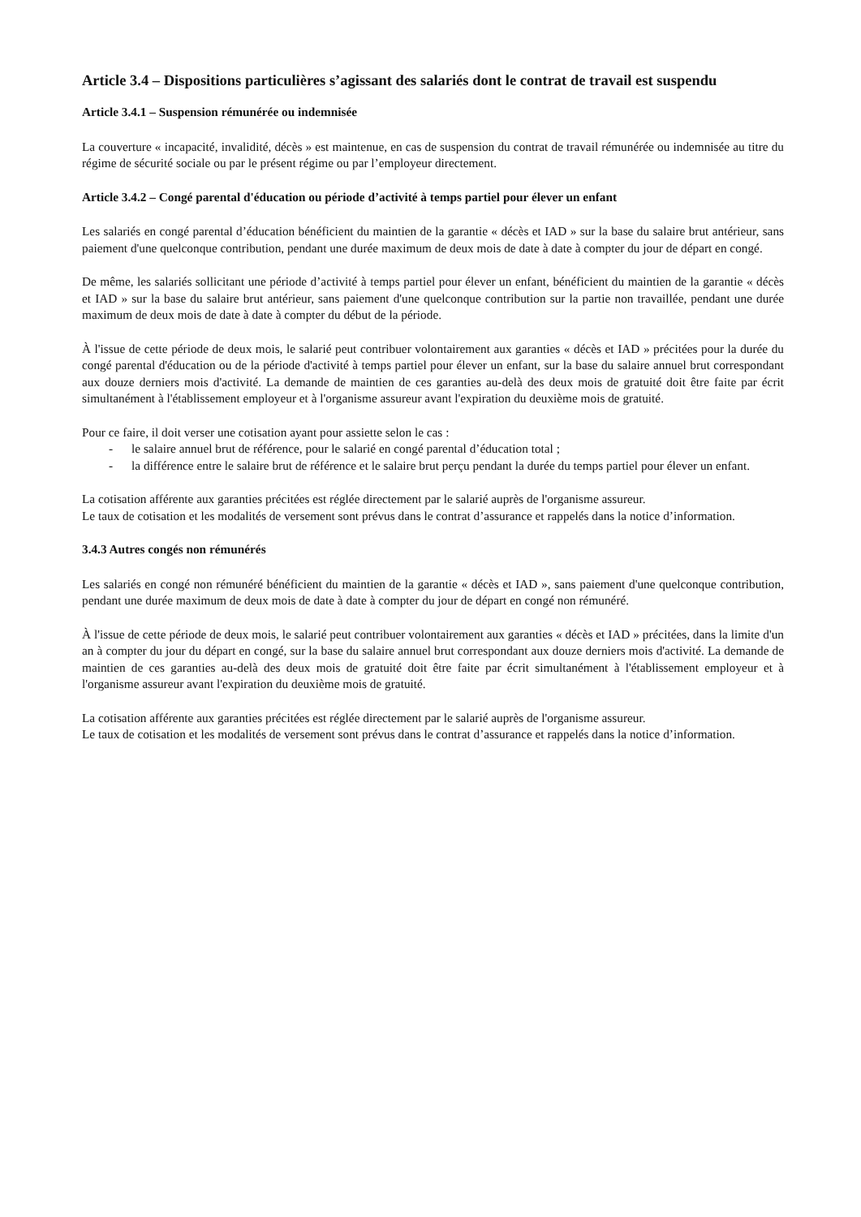Article 3.4 – Dispositions particulières s’agissant des salariés dont le contrat de travail est suspendu
Article 3.4.1 – Suspension rémunérée ou indemnisée
La couverture « incapacité, invalidité, décès » est maintenue, en cas de suspension du contrat de travail rémunérée ou indemnisée au titre du régime de sécurité sociale ou par le présent régime ou par l’employeur directement.
Article 3.4.2 – Congé parental d'éducation ou période d’activité à temps partiel pour élever un enfant
Les salariés en congé parental d’éducation bénéficient du maintien de la garantie « décès et IAD » sur la base du salaire brut antérieur, sans paiement d'une quelconque contribution, pendant une durée maximum de deux mois de date à date à compter du jour de départ en congé.
De même, les salariés sollicitant une période d’activité à temps partiel pour élever un enfant, bénéficient du maintien de la garantie « décès et IAD » sur la base du salaire brut antérieur, sans paiement d'une quelconque contribution sur la partie non travaillée, pendant une durée maximum de deux mois de date à date à compter du début de la période.
À l'issue de cette période de deux mois, le salarié peut contribuer volontairement aux garanties « décès et IAD » précitées pour la durée du congé parental d'éducation ou de la période d'activité à temps partiel pour élever un enfant, sur la base du salaire annuel brut correspondant aux douze derniers mois d'activité. La demande de maintien de ces garanties au-delà des deux mois de gratuité doit être faite par écrit simultanément à l'établissement employeur et à l'organisme assureur avant l'expiration du deuxième mois de gratuité.
Pour ce faire, il doit verser une cotisation ayant pour assiette selon le cas :
- le salaire annuel brut de référence, pour le salarié en congé parental d’éducation total ;
- la différence entre le salaire brut de référence et le salaire brut perçu pendant la durée du temps partiel pour élever un enfant.
La cotisation afférente aux garanties précitées est réglée directement par le salarié auprès de l'organisme assureur.
Le taux de cotisation et les modalités de versement sont prévus dans le contrat d’assurance et rappelés dans la notice d’information.
3.4.3 Autres congés non rémunérés
Les salariés en congé non rémunéré bénéficient du maintien de la garantie « décès et IAD », sans paiement d'une quelconque contribution, pendant une durée maximum de deux mois de date à date à compter du jour de départ en congé non rémunéré.
À l'issue de cette période de deux mois, le salarié peut contribuer volontairement aux garanties « décès et IAD » précitées, dans la limite d'un an à compter du jour du départ en congé, sur la base du salaire annuel brut correspondant aux douze derniers mois d'activité. La demande de maintien de ces garanties au-delà des deux mois de gratuité doit être faite par écrit simultanément à l'établissement employeur et à l'organisme assureur avant l'expiration du deuxième mois de gratuité.
La cotisation afférente aux garanties précitées est réglée directement par le salarié auprès de l'organisme assureur.
Le taux de cotisation et les modalités de versement sont prévus dans le contrat d’assurance et rappelés dans la notice d’information.